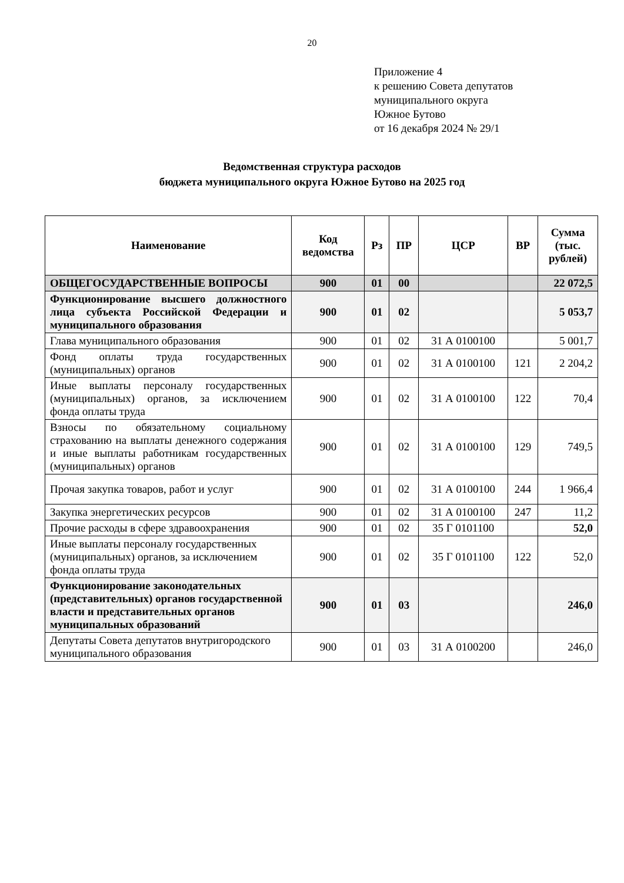20
Приложение 4
к решению Совета депутатов
муниципального округа
Южное Бутово
от 16 декабря 2024 № 29/1
Ведомственная структура расходов
бюджета муниципального округа Южное Бутово на 2025 год
| Наименование | Код ведомства | Рз | ПР | ЦСР | ВР | Сумма (тыс. рублей) |
| --- | --- | --- | --- | --- | --- | --- |
| ОБЩЕГОСУДАРСТВЕННЫЕ ВОПРОСЫ | 900 | 01 | 00 | | | 22 072,5 |
| Функционирование высшего должностного лица субъекта Российской Федерации и муниципального образования | 900 | 01 | 02 | | | 5 053,7 |
| Глава муниципального образования | 900 | 01 | 02 | 31 А 0100100 | | 5 001,7 |
| Фонд оплаты труда государственных (муниципальных) органов | 900 | 01 | 02 | 31 А 0100100 | 121 | 2 204,2 |
| Иные выплаты персоналу государственных (муниципальных) органов, за исключением фонда оплаты труда | 900 | 01 | 02 | 31 А 0100100 | 122 | 70,4 |
| Взносы по обязательному социальному страхованию на выплаты денежного содержания и иные выплаты работникам государственных (муниципальных) органов | 900 | 01 | 02 | 31 А 0100100 | 129 | 749,5 |
| Прочая закупка товаров, работ и услуг | 900 | 01 | 02 | 31 А 0100100 | 244 | 1 966,4 |
| Закупка энергетических ресурсов | 900 | 01 | 02 | 31 А 0100100 | 247 | 11,2 |
| Прочие расходы в сфере здравоохранения | 900 | 01 | 02 | 35 Г 0101100 | | 52,0 |
| Иные выплаты персоналу государственных (муниципальных) органов, за исключением фонда оплаты труда | 900 | 01 | 02 | 35 Г 0101100 | 122 | 52,0 |
| Функционирование законодательных (представительных) органов государственной власти и представительных органов муниципальных образований | 900 | 01 | 03 | | | 246,0 |
| Депутаты Совета депутатов внутригородского муниципального образования | 900 | 01 | 03 | 31 А 0100200 | | 246,0 |